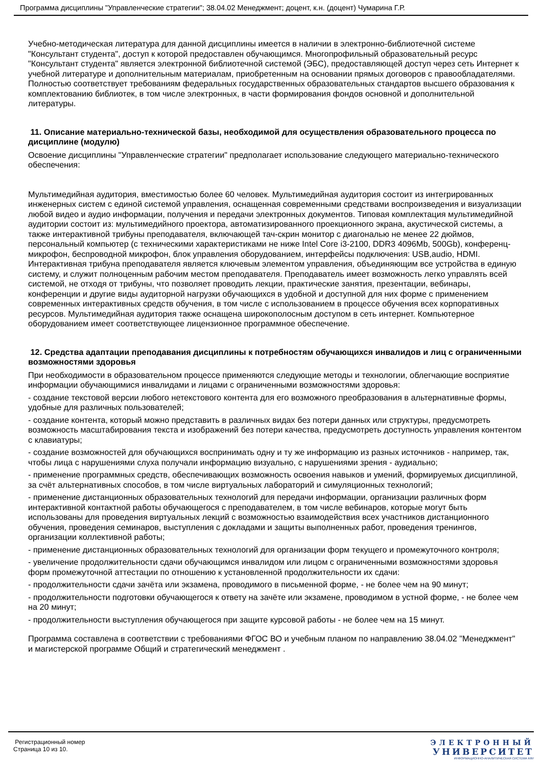Программа дисциплины "Управленческие стратегии"; 38.04.02 Менеджмент; доцент, к.н. (доцент) Чумарина Г.Р.
Учебно-методическая литература для данной дисциплины имеется в наличии в электронно-библиотечной системе "Консультант студента", доступ к которой предоставлен обучающимся. Многопрофильный образовательный ресурс "Консультант студента" является электронной библиотечной системой (ЭБС), предоставляющей доступ через сеть Интернет к учебной литературе и дополнительным материалам, приобретенным на основании прямых договоров с правообладателями. Полностью соответствует требованиям федеральных государственных образовательных стандартов высшего образования к комплектованию библиотек, в том числе электронных, в части формирования фондов основной и дополнительной литературы.
11. Описание материально-технической базы, необходимой для осуществления образовательного процесса по дисциплине (модулю)
Освоение дисциплины "Управленческие стратегии" предполагает использование следующего материально-технического обеспечения:
Мультимедийная аудитория, вместимостью более 60 человек. Мультимедийная аудитория состоит из интегрированных инженерных систем с единой системой управления, оснащенная современными средствами воспроизведения и визуализации любой видео и аудио информации, получения и передачи электронных документов. Типовая комплектация мультимедийной аудитории состоит из: мультимедийного проектора, автоматизированного проекционного экрана, акустической системы, а также интерактивной трибуны преподавателя, включающей тач-скрин монитор с диагональю не менее 22 дюймов, персональный компьютер (с техническими характеристиками не ниже Intel Core i3-2100, DDR3 4096Mb, 500Gb), конференц-микрофон, беспроводной микрофон, блок управления оборудованием, интерфейсы подключения: USB,audio, HDMI. Интерактивная трибуна преподавателя является ключевым элементом управления, объединяющим все устройства в единую систему, и служит полноценным рабочим местом преподавателя. Преподаватель имеет возможность легко управлять всей системой, не отходя от трибуны, что позволяет проводить лекции, практические занятия, презентации, вебинары, конференции и другие виды аудиторной нагрузки обучающихся в удобной и доступной для них форме с применением современных интерактивных средств обучения, в том числе с использованием в процессе обучения всех корпоративных ресурсов. Мультимедийная аудитория также оснащена широкополосным доступом в сеть интернет. Компьютерное оборудованием имеет соответствующее лицензионное программное обеспечение.
12. Средства адаптации преподавания дисциплины к потребностям обучающихся инвалидов и лиц с ограниченными возможностями здоровья
При необходимости в образовательном процессе применяются следующие методы и технологии, облегчающие восприятие информации обучающимися инвалидами и лицами с ограниченными возможностями здоровья:
- создание текстовой версии любого нетекстового контента для его возможного преобразования в альтернативные формы, удобные для различных пользователей;
- создание контента, который можно представить в различных видах без потери данных или структуры, предусмотреть возможность масштабирования текста и изображений без потери качества, предусмотреть доступность управления контентом с клавиатуры;
- создание возможностей для обучающихся воспринимать одну и ту же информацию из разных источников - например, так, чтобы лица с нарушениями слуха получали информацию визуально, с нарушениями зрения - аудиально;
- применение программных средств, обеспечивающих возможность освоения навыков и умений, формируемых дисциплиной, за счёт альтернативных способов, в том числе виртуальных лабораторий и симуляционных технологий;
- применение дистанционных образовательных технологий для передачи информации, организации различных форм интерактивной контактной работы обучающегося с преподавателем, в том числе вебинаров, которые могут быть использованы для проведения виртуальных лекций с возможностью взаимодействия всех участников дистанционного обучения, проведения семинаров, выступления с докладами и защиты выполненных работ, проведения тренингов, организации коллективной работы;
- применение дистанционных образовательных технологий для организации форм текущего и промежуточного контроля;
- увеличение продолжительности сдачи обучающимся инвалидом или лицом с ограниченными возможностями здоровья форм промежуточной аттестации по отношению к установленной продолжительности их сдачи:
- продолжительности сдачи зачёта или экзамена, проводимого в письменной форме, - не более чем на 90 минут;
- продолжительности подготовки обучающегося к ответу на зачёте или экзамене, проводимом в устной форме, - не более чем на 20 минут;
- продолжительности выступления обучающегося при защите курсовой работы - не более чем на 15 минут.
Программа составлена в соответствии с требованиями ФГОС ВО и учебным планом по направлению 38.04.02 "Менеджмент" и магистерской программе Общий и стратегический менеджмент .
Регистрационный номер
Страница 10 из 10.
ЭЛЕКТРОННЫЙ
УНИВЕРСИТЕТ
ИНФОРМАЦИОННО-АНАЛИТИЧЕСКАЯ СИСТЕМА КФУ